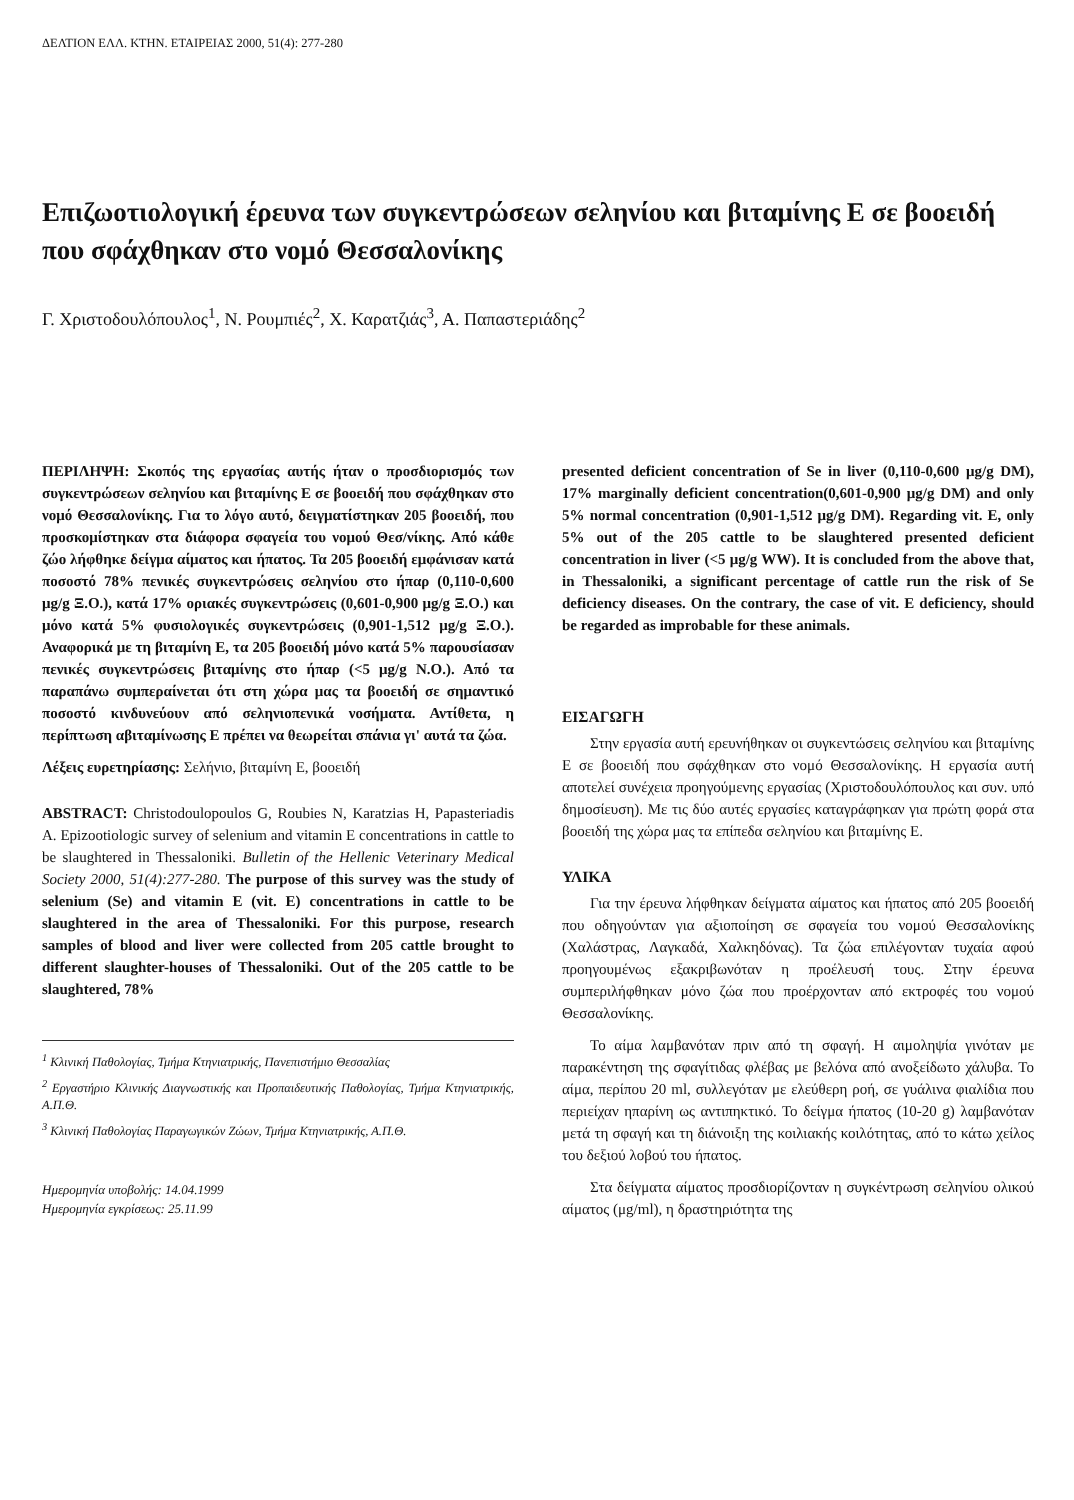ΔΕΛΤΙΟΝ ΕΛΛ. ΚΤΗΝ. ΕΤΑΙΡΕΙΑΣ 2000, 51(4): 277-280
Επιζωοτιολογική έρευνα των συγκεντρώσεων σεληνίου και βιταμίνης Ε σε βοοειδή που σφάχθηκαν στο νομό Θεσσαλονίκης
Γ. Χριστοδουλόπουλος<sup>1</sup>, Ν. Ρουμπιές<sup>2</sup>, Χ. Καρατζιάς<sup>3</sup>, Α. Παπαστεριάδης<sup>2</sup>
ΠΕΡΙΛΗΨΗ: Σκοπός της εργασίας αυτής ήταν ο προσδιορισμός των συγκεντρώσεων σεληνίου και βιταμίνης Ε σε βοοειδή που σφάχθηκαν στο νομό Θεσσαλονίκης. Για το λόγο αυτό, δειγματίστηκαν 205 βοοειδή, που προσκομίστηκαν στα διάφορα σφαγεία του νομού Θεσ/νίκης. Από κάθε ζώο λήφθηκε δείγμα αίματος και ήπατος. Τα 205 βοοειδή εμφάνισαν κατά ποσοστό 78% πενικές συγκεντρώσεις σεληνίου στο ήπαρ (0,110-0,600 μg/g Ξ.Ο.), κατά 17% οριακές συγκεντρώσεις (0,601-0,900 μg/g Ξ.Ο.) και μόνο κατά 5% φυσιολογικές συγκεντρώσεις (0,901-1,512 μg/g Ξ.Ο.). Αναφορικά με τη βιταμίνη Ε, τα 205 βοοειδή μόνο κατά 5% παρουσίασαν πενικές συγκεντρώσεις βιταμίνης στο ήπαρ (<5 μg/g Ν.Ο.). Από τα παραπάνω συμπεραίνεται ότι στη χώρα μας τα βοοειδή σε σημαντικό ποσοστό κινδυνεύουν από σεληνιοπενικά νοσήματα. Αντίθετα, η περίπτωση αβιταμίνωσης Ε πρέπει να θεωρείται σπάνια γι' αυτά τα ζώα.
Λέξεις ευρετηρίασης: Σελήνιο, βιταμίνη Ε, βοοειδή
ABSTRACT: Christodoulopoulos G, Roubies N, Karatzias H, Papasteriadis A. Epizootiologic survey of selenium and vitamin E concentrations in cattle to be slaughtered in Thessaloniki. Bulletin of the Hellenic Veterinary Medical Society 2000, 51(4):277-280. The purpose of this survey was the study of selenium (Se) and vitamin E (vit. E) concentrations in cattle to be slaughtered in the area of Thessaloniki. For this purpose, research samples of blood and liver were collected from 205 cattle brought to different slaughter-houses of Thessaloniki. Out of the 205 cattle to be slaughtered, 78%
<sup>1</sup> Κλινική Παθολογίας, Τμήμα Κτηνιατρικής, Πανεπιστήμιο Θεσσαλίας
<sup>2</sup> Εργαστήριο Κλινικής Διαγνωστικής και Προπαιδευτικής Παθολογίας, Τμήμα Κτηνιατρικής, Α.Π.Θ.
<sup>3</sup> Κλινική Παθολογίας Παραγωγικών Ζώων, Τμήμα Κτηνιατρικής, Α.Π.Θ.
Ημερομηνία υποβολής: 14.04.1999
Ημερομηνία εγκρίσεως: 25.11.99
presented deficient concentration of Se in liver (0,110-0,600 μg/g DM), 17% marginally deficient concentration(0,601-0,900 μg/g DM) and only 5% normal concentration (0,901-1,512 μg/g DM). Regarding vit. E, only 5% out of the 205 cattle to be slaughtered presented deficient concentration in liver (<5 μg/g WW). It is concluded from the above that, in Thessaloniki, a significant percentage of cattle run the risk of Se deficiency diseases. On the contrary, the case of vit. E deficiency, should be regarded as improbable for these animals.
ΕΙΣΑΓΩΓΗ
Στην εργασία αυτή ερευνήθηκαν οι συγκεντώσεις σεληνίου και βιταμίνης Ε σε βοοειδή που σφάχθηκαν στο νομό Θεσσαλονίκης. Η εργασία αυτή αποτελεί συνέχεια προηγούμενης εργασίας (Χριστοδουλόπουλος και συν. υπό δημοσίευση). Με τις δύο αυτές εργασίες καταγράφηκαν για πρώτη φορά στα βοοειδή της χώρα μας τα επίπεδα σεληνίου και βιταμίνης Ε.
ΥΛΙΚΑ
Για την έρευνα λήφθηκαν δείγματα αίματος και ήπατος από 205 βοοειδή που οδηγούνταν για αξιοποίηση σε σφαγεία του νομού Θεσσαλονίκης (Χαλάστρας, Λαγκαδά, Χαλκηδόνας). Τα ζώα επιλέγονταν τυχαία αφού προηγουμένως εξακριβωνόταν η προέλευσή τους. Στην έρευνα συμπεριλήφθηκαν μόνο ζώα που προέρχονταν από εκτροφές του νομού Θεσσαλονίκης.
Το αίμα λαμβανόταν πριν από τη σφαγή. Η αιμοληψία γινόταν με παρακέντηση της σφαγίτιδας φλέβας με βελόνα από ανοξείδωτο χάλυβα. Το αίμα, περίπου 20 ml, συλλεγόταν με ελεύθερη ροή, σε γυάλινα φιαλίδια που περιείχαν ηπαρίνη ως αντιπηκτικό. Το δείγμα ήπατος (10-20 g) λαμβανόταν μετά τη σφαγή και τη διάνοιξη της κοιλιακής κοιλότητας, από το κάτω χείλος του δεξιού λοβού του ήπατος.
Στα δείγματα αίματος προσδιορίζονταν η συγκέντρωση σεληνίου ολικού αίματος (μg/ml), η δραστηριότητα της